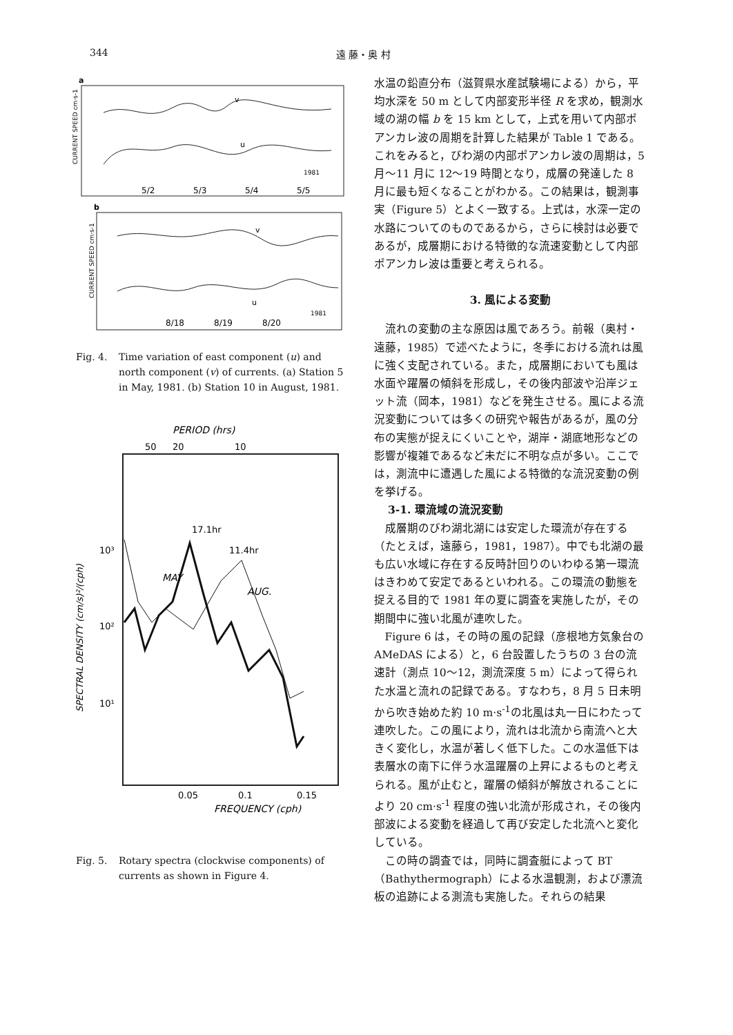344 遠 藤・奥 村
a
CURRENT SPEED cm·s-1
v
u
1981
5/2
5/3
5/4
5/5
b
CURRENT SPEED cm·s-1
v
u
1981
8/18
8/19
8/20
Fig. 4. Time variation of east component (u) and north component (v) of currents. (a) Station 5 in May, 1981. (b) Station 10 in August, 1981.
PERIOD (hrs)
50
20
10
SPECTRAL DENSITY (cm/s)²/(cph)
10³
10²
10¹
17.1hr
11.4hr
MAY
AUG.
0.05
0.1
0.15
FREQUENCY (cph)
Fig. 5. Rotary spectra (clockwise components) of currents as shown in Figure 4.
水温の鉛直分布（滋賀県水産試験場による）から，平均水深を 50 m として内部変形半径 R を求め，観測水域の湖の幅 b を 15 km として，上式を用いて内部ポアンカレ波の周期を計算した結果が Table 1 である。これをみると，びわ湖の内部ポアンカレ波の周期は，5 月〜11 月に 12〜19 時間となり，成層の発達した 8 月に最も短くなることがわかる。この結果は，観測事実（Figure 5）とよく一致する。上式は，水深一定の水路についてのものであるから，さらに検討は必要であるが，成層期における特徴的な流速変動として内部ポアンカレ波は重要と考えられる。
3. 風による変動
流れの変動の主な原因は風であろう。前報（奥村・遠藤，1985）で述べたように，冬季における流れは風に強く支配されている。また，成層期においても風は水面や躍層の傾斜を形成し，その後内部波や沿岸ジェット流（岡本，1981）などを発生させる。風による流況変動については多くの研究や報告があるが，風の分布の実態が捉えにくいことや，湖岸・湖底地形などの影響が複雑であるなど未だに不明な点が多い。ここでは，測流中に遭遇した風による特徴的な流況変動の例を挙げる。
3-1. 環流域の流況変動
成層期のびわ湖北湖には安定した環流が存在する（たとえば，遠藤ら，1981，1987）。中でも北湖の最も広い水域に存在する反時計回りのいわゆる第一環流はきわめて安定であるといわれる。この環流の動態を捉える目的で 1981 年の夏に調査を実施したが，その期間中に強い北風が連吹した。
Figure 6 は，その時の風の記録（彦根地方気象台の AMeDAS による）と，6 台設置したうちの 3 台の流速計（測点 10〜12，測流深度 5 m）によって得られた水温と流れの記録である。すなわち，8 月 5 日未明から吹き始めた約 10 m·s<sup>-1</sup>の北風は丸一日にわたって連吹した。この風により，流れは北流から南流へと大きく変化し，水温が著しく低下した。この水温低下は表層水の南下に伴う水温躍層の上昇によるものと考えられる。風が止むと，躍層の傾斜が解放されることにより 20 cm·s<sup>-1</sup> 程度の強い北流が形成され，その後内部波による変動を経過して再び安定した北流へと変化している。
この時の調査では，同時に調査艇によって BT（Bathythermograph）による水温観測，および漂流板の追跡による測流も実施した。それらの結果